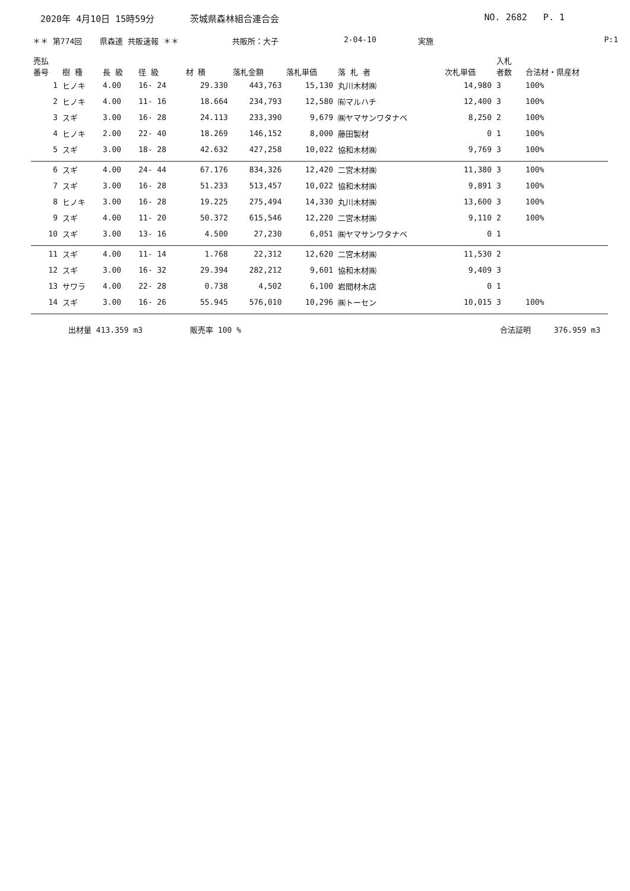2020年 4月10日 15時59分 茨城県森林組合連合会 NO. 2682 P. 1
＊＊ 第774回 県森連 共販速報 ＊＊ 共販所：大子 2-04-10 実施 P:1
| 売払 番号 | 樹 種 | 長 級 | 径 級 | 材 積 | 落札金額 | 落札単価 | 落 札 者 | 次札単価 | 入札 者数 | 合法材・県産材 |
| --- | --- | --- | --- | --- | --- | --- | --- | --- | --- | --- |
| 1 | ヒノキ | 4.00 | 16- 24 | 29.330 | 443,763 | 15,130 | 丸川木材㈱ | 14,980 | 3 | 100% |
| 2 | ヒノキ | 4.00 | 11- 16 | 18.664 | 234,793 | 12,580 | ㈲マルハチ | 12,400 | 3 | 100% |
| 3 | スギ | 3.00 | 16- 28 | 24.113 | 233,390 | 9,679 | ㈱ヤマサンワタナベ | 8,250 | 2 | 100% |
| 4 | ヒノキ | 2.00 | 22- 40 | 18.269 | 146,152 | 8,000 | 藤田製材 | 0 | 1 | 100% |
| 5 | スギ | 3.00 | 18- 28 | 42.632 | 427,258 | 10,022 | 協和木材㈱ | 9,769 | 3 | 100% |
| 6 | スギ | 4.00 | 24- 44 | 67.176 | 834,326 | 12,420 | 二宮木材㈱ | 11,380 | 3 | 100% |
| 7 | スギ | 3.00 | 16- 28 | 51.233 | 513,457 | 10,022 | 協和木材㈱ | 9,891 | 3 | 100% |
| 8 | ヒノキ | 3.00 | 16- 28 | 19.225 | 275,494 | 14,330 | 丸川木材㈱ | 13,600 | 3 | 100% |
| 9 | スギ | 4.00 | 11- 20 | 50.372 | 615,546 | 12,220 | 二宮木材㈱ | 9,110 | 2 | 100% |
| 10 | スギ | 3.00 | 13- 16 | 4.500 | 27,230 | 6,051 | ㈱ヤマサンワタナベ | 0 | 1 | |
| 11 | スギ | 4.00 | 11- 14 | 1.768 | 22,312 | 12,620 | 二宮木材㈱ | 11,530 | 2 | |
| 12 | スギ | 3.00 | 16- 32 | 29.394 | 282,212 | 9,601 | 協和木材㈱ | 9,409 | 3 | |
| 13 | サワラ | 4.00 | 22- 28 | 0.738 | 4,502 | 6,100 | 岩間材木店 | 0 | 1 | |
| 14 | スギ | 3.00 | 16- 26 | 55.945 | 576,010 | 10,296 | ㈱トーセン | 10,015 | 3 | 100% |
出材量 413.359 m3 販売率 100 % 合法証明 376.959 m3